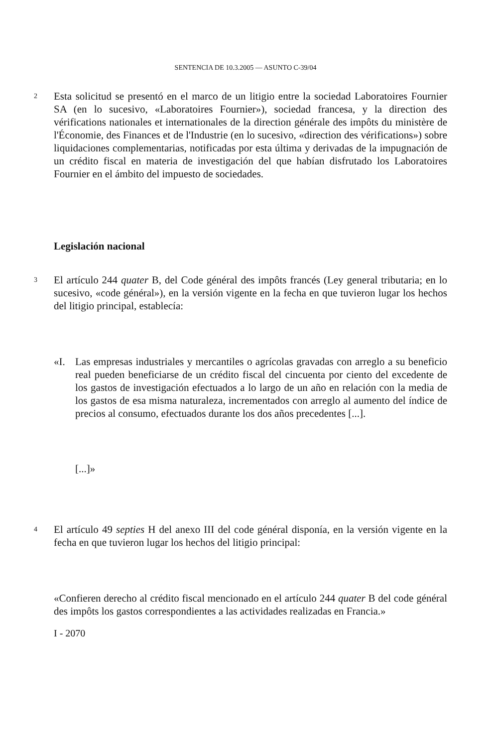SENTENCIA DE 10.3.2005 — ASUNTO C-39/04
2
Esta solicitud se presentó en el marco de un litigio entre la sociedad Laboratoires Fournier SA (en lo sucesivo, «Laboratoires Fournier»), sociedad francesa, y la direction des vérifications nationales et internationales de la direction générale des impôts du ministère de l'Économie, des Finances et de l'Industrie (en lo sucesivo, «direction des vérifications») sobre liquidaciones complementarias, notificadas por esta última y derivadas de la impugnación de un crédito fiscal en materia de investigación del que habían disfrutado los Laboratoires Fournier en el ámbito del impuesto de sociedades.
Legislación nacional
3
El artículo 244 quater B, del Code général des impôts francés (Ley general tributaria; en lo sucesivo, «code général»), en la versión vigente en la fecha en que tuvieron lugar los hechos del litigio principal, establecía:
«I. Las empresas industriales y mercantiles o agrícolas gravadas con arreglo a su beneficio real pueden beneficiarse de un crédito fiscal del cincuenta por ciento del excedente de los gastos de investigación efectuados a lo largo de un año en relación con la media de los gastos de esa misma naturaleza, incrementados con arreglo al aumento del índice de precios al consumo, efectuados durante los dos años precedentes [...].
[...]»
4
El artículo 49 septies H del anexo III del code général disponía, en la versión vigente en la fecha en que tuvieron lugar los hechos del litigio principal:
«Confieren derecho al crédito fiscal mencionado en el artículo 244 quater B del code général des impôts los gastos correspondientes a las actividades realizadas en Francia.»
I - 2070